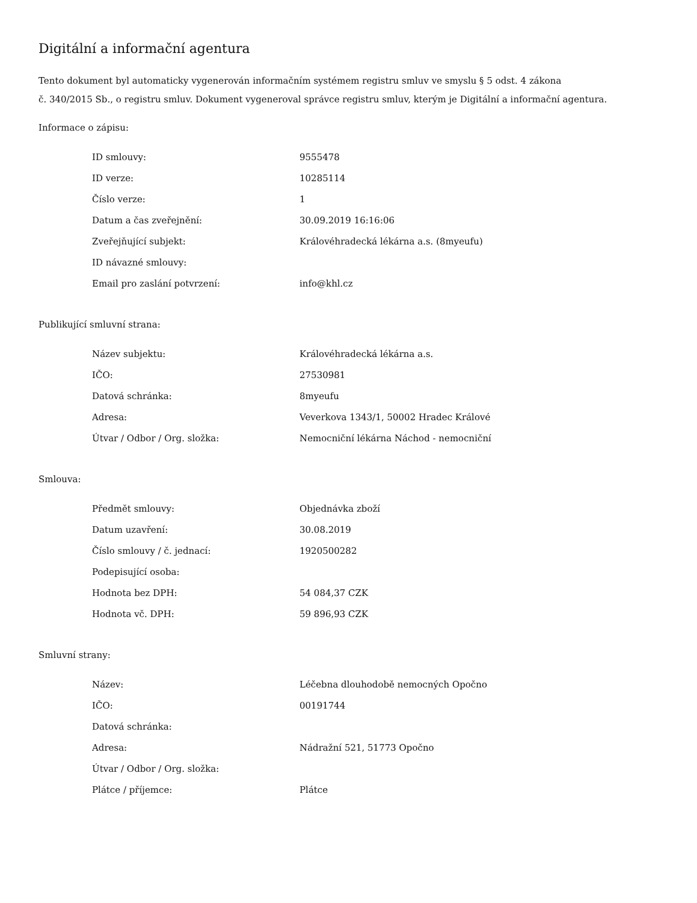Digitální a informační agentura
Tento dokument byl automaticky vygenerován informačním systémem registru smluv ve smyslu § 5 odst. 4 zákona
č. 340/2015 Sb., o registru smluv. Dokument vygeneroval správce registru smluv, kterým je Digitální a informační agentura.
Informace o zápisu:
| ID smlouvy: | 9555478 |
| ID verze: | 10285114 |
| Číslo verze: | 1 |
| Datum a čas zveřejnění: | 30.09.2019 16:16:06 |
| Zveřejňující subjekt: | Královéhradecká lékárna a.s. (8myeufu) |
| ID návazné smlouvy: | |
| Email pro zaslání potvrzení: | info@khl.cz |
Publikující smluvní strana:
| Název subjektu: | Královéhradecká lékárna a.s. |
| IČO: | 27530981 |
| Datová schránka: | 8myeufu |
| Adresa: | Veverkova 1343/1, 50002 Hradec Králové |
| Útvar / Odbor / Org. složka: | Nemocniční lékárna Náchod - nemocniční |
Smlouva:
| Předmět smlouvy: | Objednávka zboží |
| Datum uzavření: | 30.08.2019 |
| Číslo smlouvy / č. jednací: | 1920500282 |
| Podepisující osoba: | |
| Hodnota bez DPH: | 54 084,37 CZK |
| Hodnota vč. DPH: | 59 896,93 CZK |
Smluvní strany:
| Název: | Léčebna dlouhodobě nemocných Opočno |
| IČO: | 00191744 |
| Datová schránka: | |
| Adresa: | Nádražní 521, 51773 Opočno |
| Útvar / Odbor / Org. složka: | |
| Plátce / příjemce: | Plátce |